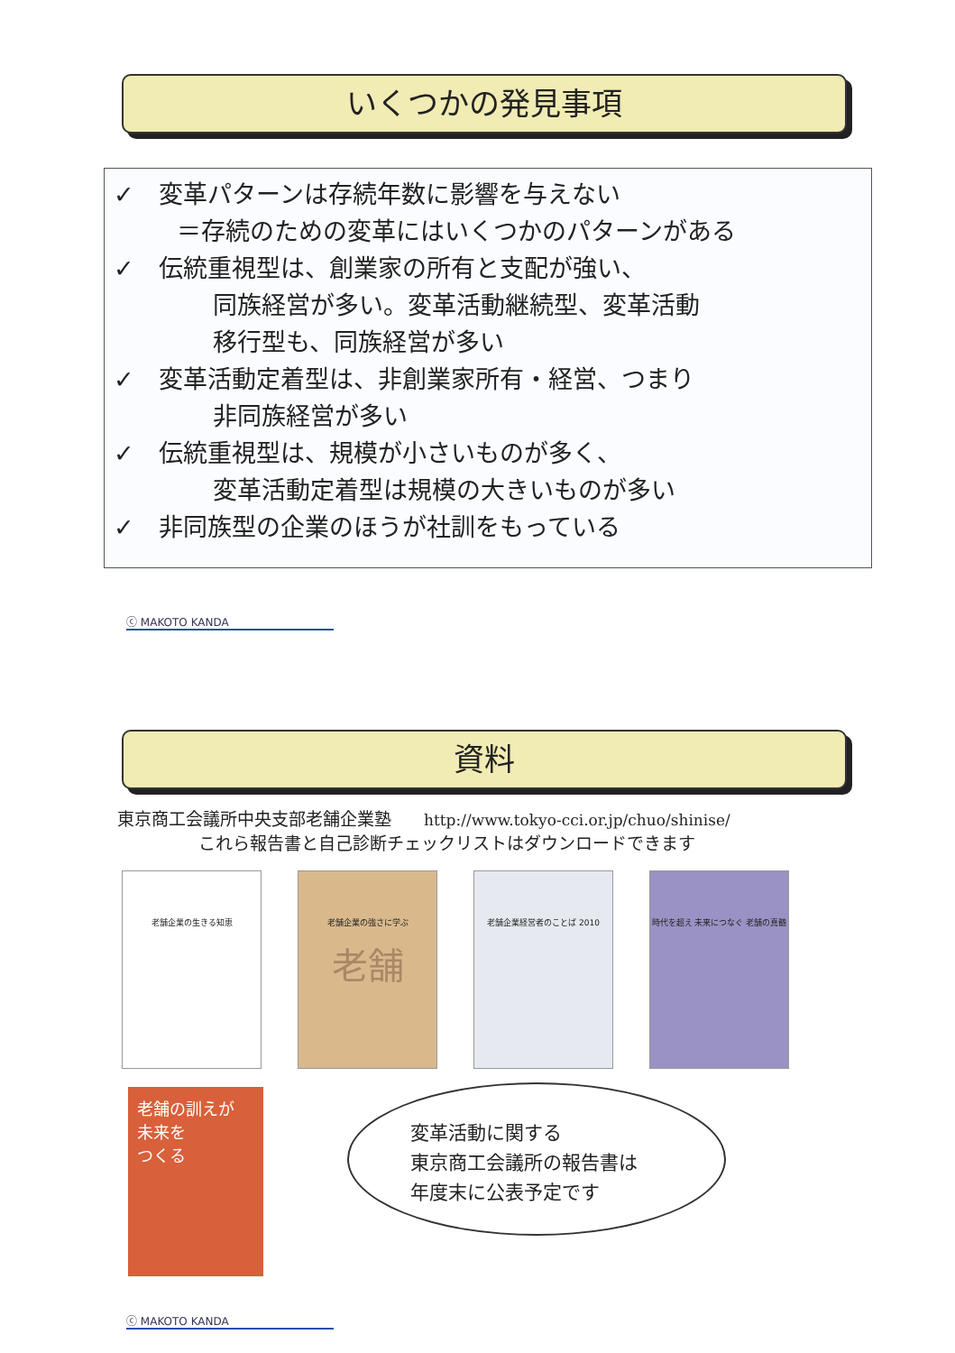いくつかの発見事項
✓　変革パターンは存続年数に影響を与えない
＝存続のための変革にはいくつかのパターンがある
✓　伝統重視型は、創業家の所有と支配が強い、
同族経営が多い。変革活動継続型、変革活動
移行型も、同族経営が多い
✓　変革活動定着型は、非創業家所有・経営、つまり
非同族経営が多い
✓　伝統重視型は、規模が小さいものが多く、
変革活動定着型は規模の大きいものが多い
✓　非同族型の企業のほうが社訓をもっている
ⓒ MAKOTO KANDA
資料
東京商工会議所中央支部老舗企業塾 http://www.tokyo-cci.or.jp/chuo/shinise/
これら報告書と自己診断チェックリストはダウンロードできます
老舗企業の生きる知恵 老舗企業の強さに学ぶ
老舗
老舗企業経営者のことば 2010 時代を超え 未来につなぐ 老舗の真髄
老舗の訓えが
未来を
つくる
変革活動に関する
東京商工会議所の報告書は
年度末に公表予定です
ⓒ MAKOTO KANDA